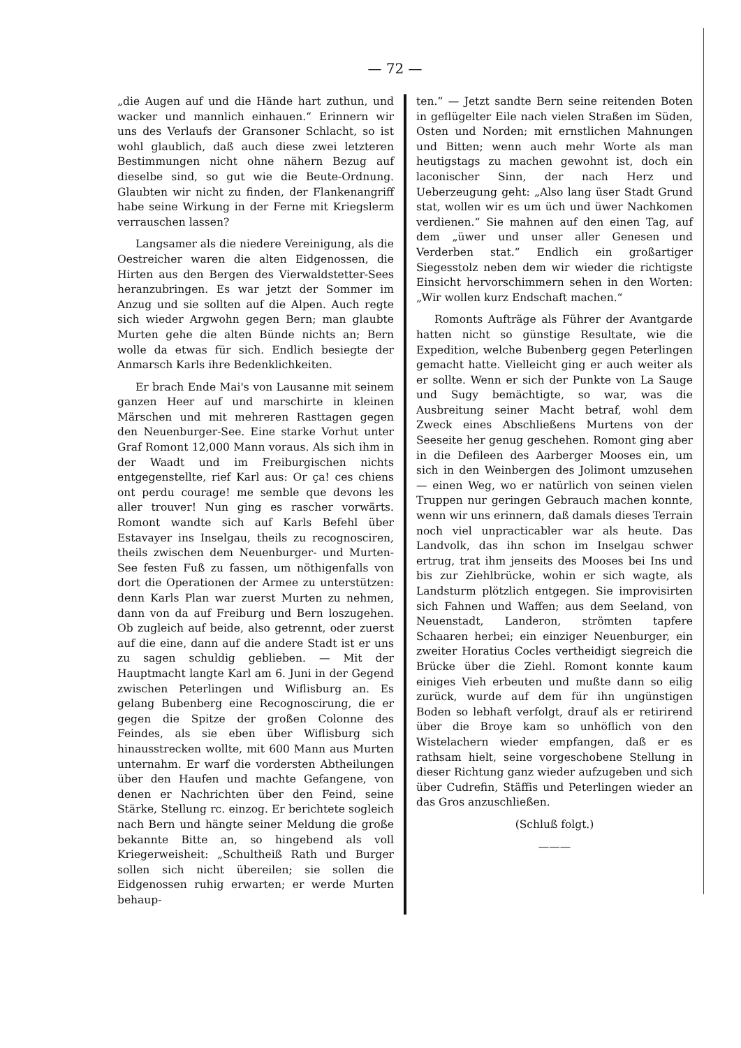— 72 —
„die Augen auf und die Hände hart zuthun, und wacker und mannlich einhauen.“ Erinnern wir uns des Verlaufs der Gransoner Schlacht, so ist wohl glaublich, daß auch diese zwei letzteren Bestimmungen nicht ohne nähern Bezug auf dieselbe sind, so gut wie die Beute-Ordnung. Glaubten wir nicht zu finden, der Flankenangriff habe seine Wirkung in der Ferne mit Kriegslerm verrauschen lassen?
Langsamer als die niedere Vereinigung, als die Oestreicher waren die alten Eidgenossen, die Hirten aus den Bergen des Vierwaldstetter-Sees heranzubringen. Es war jetzt der Sommer im Anzug und sie sollten auf die Alpen. Auch regte sich wieder Argwohn gegen Bern; man glaubte Murten gehe die alten Bünde nichts an; Bern wolle da etwas für sich. Endlich besiegte der Anmarsch Karls ihre Bedenklichkeiten.
Er brach Ende Mai's von Lausanne mit seinem ganzen Heer auf und marschirte in kleinen Märschen und mit mehreren Rasttagen gegen den Neuenburger-See. Eine starke Vorhut unter Graf Romont 12,000 Mann voraus. Als sich ihm in der Waadt und im Freiburgischen nichts entgegenstellte, rief Karl aus: Or ça! ces chiens ont perdu courage! me semble que devons les aller trouver! Nun ging es rascher vorwärts. Romont wandte sich auf Karls Befehl über Estavayer ins Inselgau, theils zu recognosciren, theils zwischen dem Neuenburger- und Murten-See festen Fuß zu fassen, um nöthigenfalls von dort die Operationen der Armee zu unterstützen: denn Karls Plan war zuerst Murten zu nehmen, dann von da auf Freiburg und Bern loszugehen. Ob zugleich auf beide, also getrennt, oder zuerst auf die eine, dann auf die andere Stadt ist er uns zu sagen schuldig geblieben. — Mit der Hauptmacht langte Karl am 6. Juni in der Gegend zwischen Peterlingen und Wiflisburg an. Es gelang Bubenberg eine Recognoscirung, die er gegen die Spitze der großen Colonne des Feindes, als sie eben über Wiflisburg sich hinausstrecken wollte, mit 600 Mann aus Murten unternahm. Er warf die vordersten Abtheilungen über den Haufen und machte Gefangene, von denen er Nachrichten über den Feind, seine Stärke, Stellung rc. einzog. Er berichtete sogleich nach Bern und hängte seiner Meldung die große bekannte Bitte an, so hingebend als voll Kriegerweisheit: „Schultheiß Rath und Burger sollen sich nicht übereilen; sie sollen die Eidgenossen ruhig erwarten; er werde Murten behaup-
ten.“ — Jetzt sandte Bern seine reitenden Boten in geflügelter Eile nach vielen Straßen im Süden, Osten und Norden; mit ernstlichen Mahnungen und Bitten; wenn auch mehr Worte als man heutigstags zu machen gewohnt ist, doch ein laconischer Sinn, der nach Herz und Ueberzeugung geht: „Also lang üser Stadt Grund stat, wollen wir es um üch und üwer Nachkomen verdienen.“ Sie mahnen auf den einen Tag, auf dem „üwer und unser aller Genesen und Verderben stat.“ Endlich ein großartiger Siegesstolz neben dem wir wieder die richtigste Einsicht hervorschimmern sehen in den Worten: „Wir wollen kurz Endschaft machen.“
Romonts Aufträge als Führer der Avantgarde hatten nicht so günstige Resultate, wie die Expedition, welche Bubenberg gegen Peterlingen gemacht hatte. Vielleicht ging er auch weiter als er sollte. Wenn er sich der Punkte von La Sauge und Sugy bemächtigte, so war, was die Ausbreitung seiner Macht betraf, wohl dem Zweck eines Abschließens Murtens von der Seeseite her genug geschehen. Romont ging aber in die Defileen des Aarberger Mooses ein, um sich in den Weinbergen des Jolimont umzusehen — einen Weg, wo er natürlich von seinen vielen Truppen nur geringen Gebrauch machen konnte, wenn wir uns erinnern, daß damals dieses Terrain noch viel unpracticabler war als heute. Das Landvolk, das ihn schon im Inselgau schwer ertrug, trat ihm jenseits des Mooses bei Ins und bis zur Ziehlbrücke, wohin er sich wagte, als Landsturm plötzlich entgegen. Sie improvisirten sich Fahnen und Waffen; aus dem Seeland, von Neuenstadt, Landeron, strömten tapfere Schaaren herbei; ein einziger Neuenburger, ein zweiter Horatius Cocles vertheidigt siegreich die Brücke über die Ziehl. Romont konnte kaum einiges Vieh erbeuten und mußte dann so eilig zurück, wurde auf dem für ihn ungünstigen Boden so lebhaft verfolgt, drauf als er retirirend über die Broye kam so unhöflich von den Wistelachern wieder empfangen, daß er es rathsam hielt, seine vorgeschobene Stellung in dieser Richtung ganz wieder aufzugeben und sich über Cudrefin, Stäffis und Peterlingen wieder an das Gros anzuschließen.
(Schluß folgt.)
———